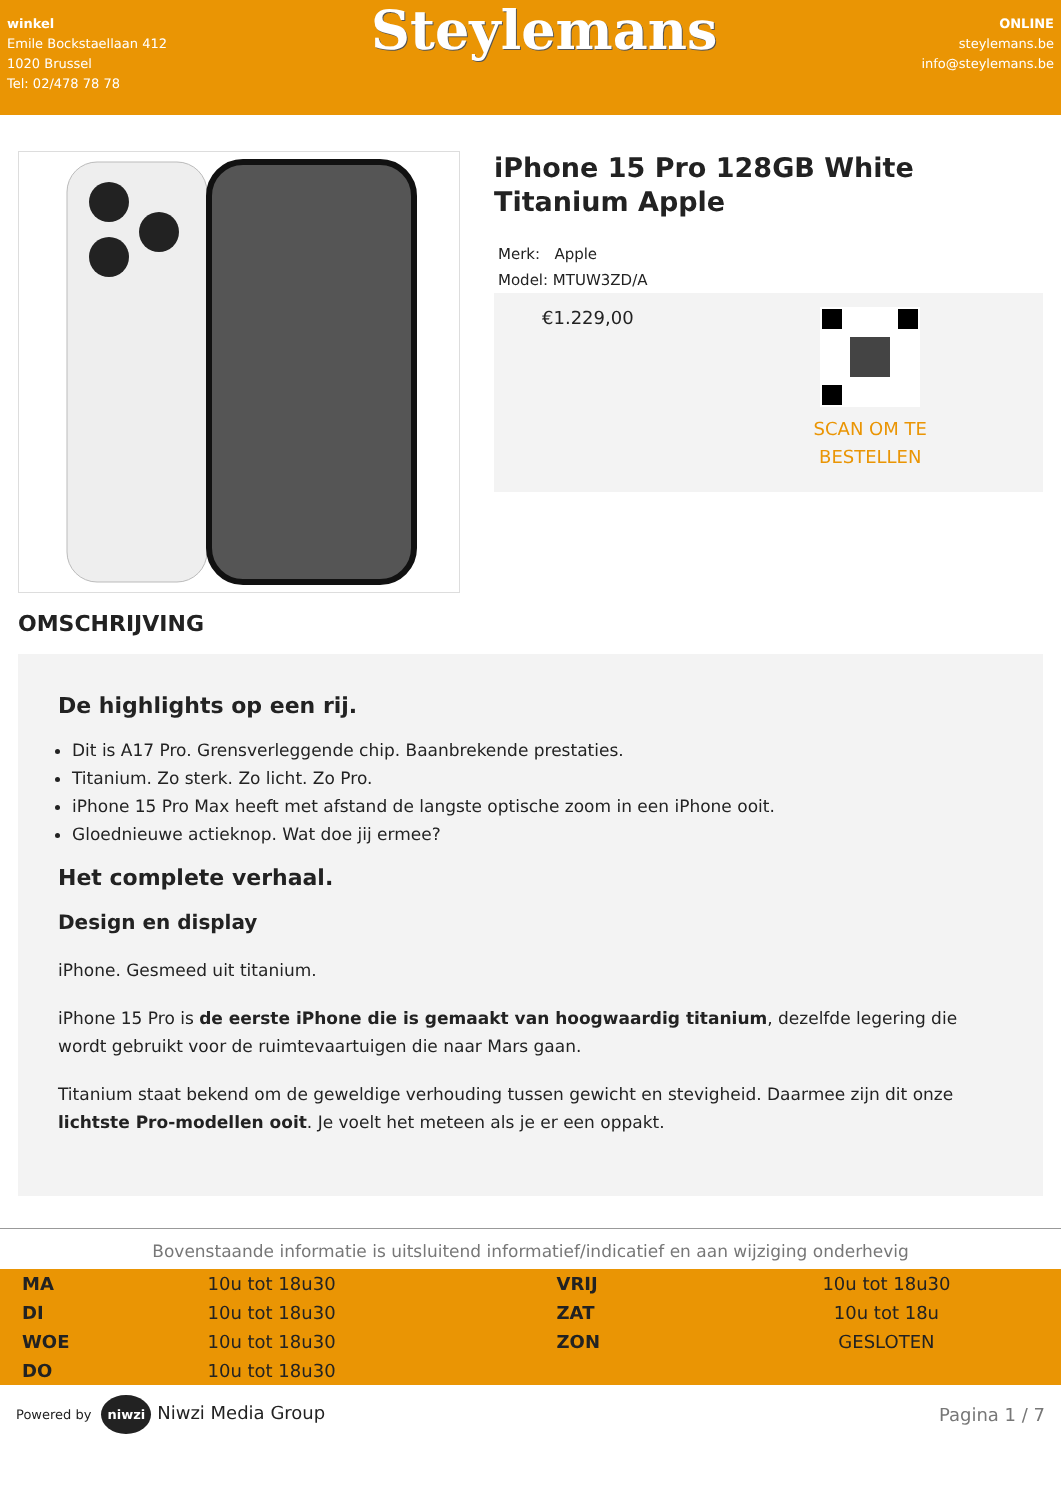winkel
Emile Bockstaellaan 412
1020 Brussel
Tel: 02/478 78 78
Steylemans
ONLINE
steylemans.be
info@steylemans.be
iPhone 15 Pro 128GB White Titanium Apple
Merk: Apple
Model: MTUW3ZD/A
€1.229,00
SCAN OM TE
BESTELLEN
OMSCHRIJVING
De highlights op een rij.
Dit is A17 Pro. Grensverleggende chip. Baanbrekende prestaties.
Titanium. Zo sterk. Zo licht. Zo Pro.
iPhone 15 Pro Max heeft met afstand de langste optische zoom in een iPhone ooit.
Gloednieuwe actieknop. Wat doe jij ermee?
Het complete verhaal.
Design en display
iPhone. Gesmeed uit titanium.
iPhone 15 Pro is de eerste iPhone die is gemaakt van hoogwaardig titanium, dezelfde legering die wordt gebruikt voor de ruimtevaartuigen die naar Mars gaan.
Titanium staat bekend om de geweldige verhouding tussen gewicht en stevigheid. Daarmee zijn dit onze lichtste Pro-modellen ooit. Je voelt het meteen als je er een oppakt.
Bovenstaande informatie is uitsluitend informatief/indicatief en aan wijziging onderhevig
| MA | 10u tot 18u30 | VRIJ | 10u tot 18u30 |
| DI | 10u tot 18u30 | ZAT | 10u tot 18u |
| WOE | 10u tot 18u30 | ZON | GESLOTEN |
| DO | 10u tot 18u30 | | |
Powered by niwzi Niwzi Media Group
Pagina 1 / 7